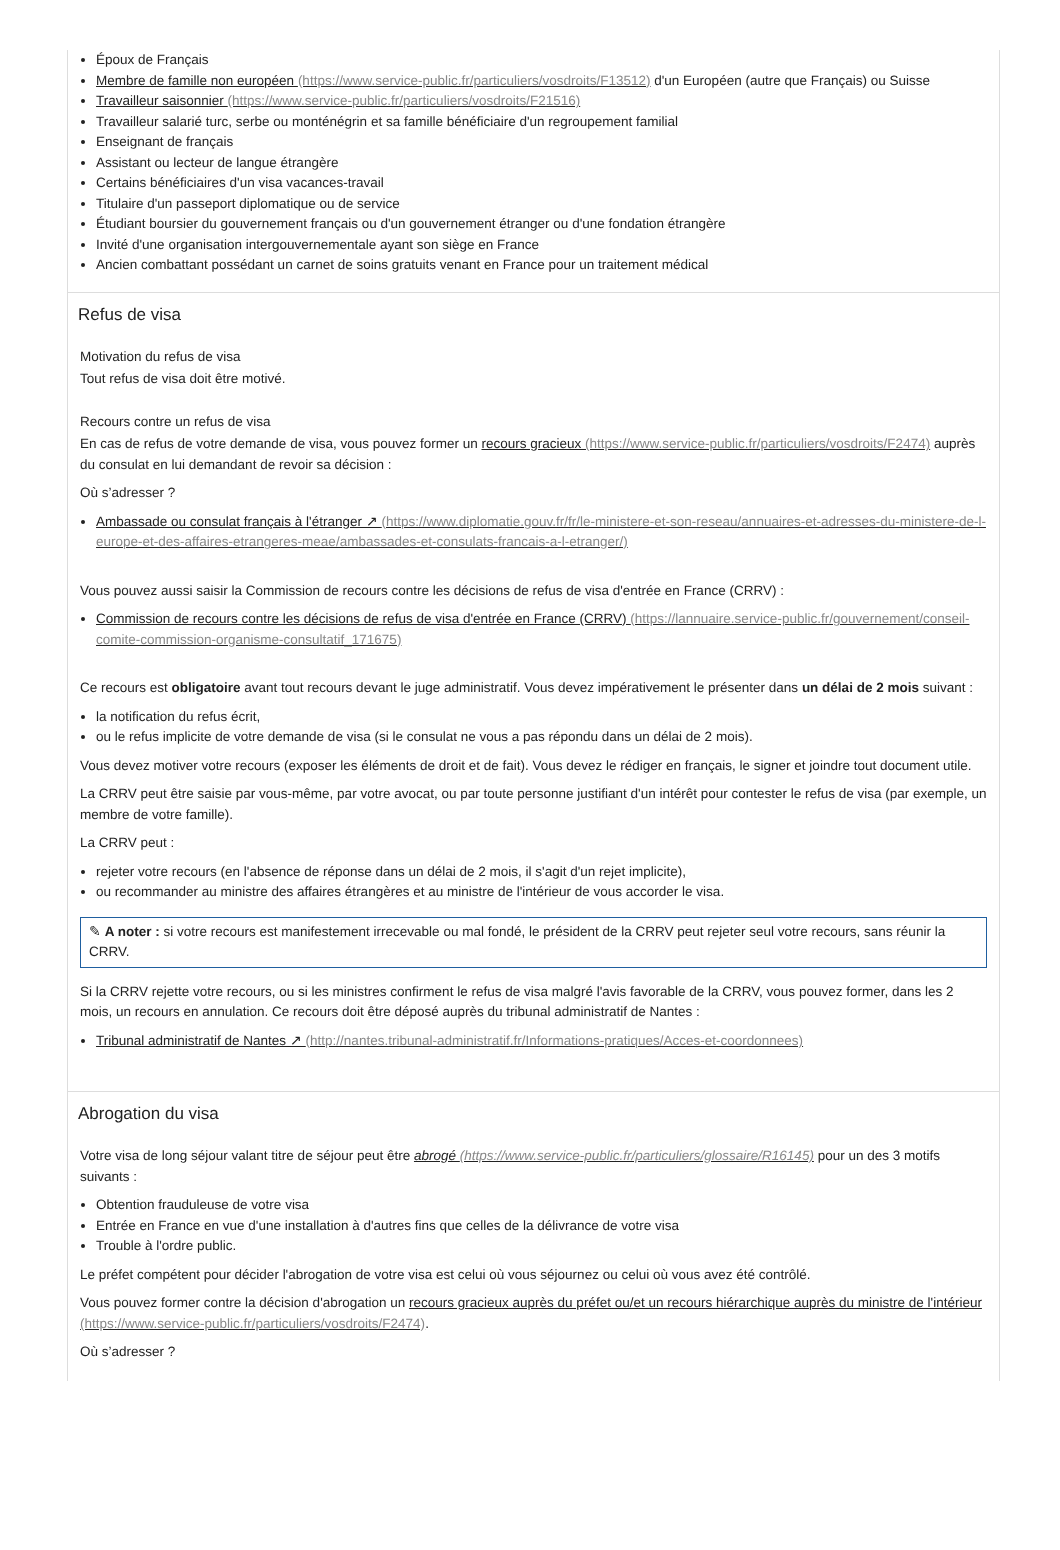Époux de Français
Membre de famille non européen (https://www.service-public.fr/particuliers/vosdroits/F13512) d'un Européen (autre que Français) ou Suisse
Travailleur saisonnier (https://www.service-public.fr/particuliers/vosdroits/F21516)
Travailleur salarié turc, serbe ou monténégrin et sa famille bénéficiaire d'un regroupement familial
Enseignant de français
Assistant ou lecteur de langue étrangère
Certains bénéficiaires d'un visa vacances-travail
Titulaire d'un passeport diplomatique ou de service
Étudiant boursier du gouvernement français ou d'un gouvernement étranger ou d'une fondation étrangère
Invité d'une organisation intergouvernementale ayant son siège en France
Ancien combattant possédant un carnet de soins gratuits venant en France pour un traitement médical
Refus de visa
Motivation du refus de visa
Tout refus de visa doit être motivé.
Recours contre un refus de visa
En cas de refus de votre demande de visa, vous pouvez former un recours gracieux (https://www.service-public.fr/particuliers/vosdroits/F2474) auprès du consulat en lui demandant de revoir sa décision :
Où s’adresser ?
Ambassade ou consulat français à l'étranger ↗ (https://www.diplomatie.gouv.fr/fr/le-ministere-et-son-reseau/annuaires-et-adresses-du-ministere-de-l-europe-et-des-affaires-etrangeres-meae/ambassades-et-consulats-francais-a-l-etranger/)
Vous pouvez aussi saisir la Commission de recours contre les décisions de refus de visa d'entrée en France (CRRV) :
Commission de recours contre les décisions de refus de visa d'entrée en France (CRRV) (https://lannuaire.service-public.fr/gouvernement/conseil-comite-commission-organisme-consultatif_171675)
Ce recours est obligatoire avant tout recours devant le juge administratif. Vous devez impérativement le présenter dans un délai de 2 mois suivant :
la notification du refus écrit,
ou le refus implicite de votre demande de visa (si le consulat ne vous a pas répondu dans un délai de 2 mois).
Vous devez motiver votre recours (exposer les éléments de droit et de fait). Vous devez le rédiger en français, le signer et joindre tout document utile.
La CRRV peut être saisie par vous-même, par votre avocat, ou par toute personne justifiant d'un intérêt pour contester le refus de visa (par exemple, un membre de votre famille).
La CRRV peut :
rejeter votre recours (en l'absence de réponse dans un délai de 2 mois, il s'agit d'un rejet implicite),
ou recommander au ministre des affaires étrangères et au ministre de l'intérieur de vous accorder le visa.
✎ A noter : si votre recours est manifestement irrecevable ou mal fondé, le président de la CRRV peut rejeter seul votre recours, sans réunir la CRRV.
Si la CRRV rejette votre recours, ou si les ministres confirment le refus de visa malgré l'avis favorable de la CRRV, vous pouvez former, dans les 2 mois, un recours en annulation. Ce recours doit être déposé auprès du tribunal administratif de Nantes :
Tribunal administratif de Nantes ↗ (http://nantes.tribunal-administratif.fr/Informations-pratiques/Acces-et-coordonnees)
Abrogation du visa
Votre visa de long séjour valant titre de séjour peut être abrogé (https://www.service-public.fr/particuliers/glossaire/R16145) pour un des 3 motifs suivants :
Obtention frauduleuse de votre visa
Entrée en France en vue d'une installation à d'autres fins que celles de la délivrance de votre visa
Trouble à l'ordre public.
Le préfet compétent pour décider l'abrogation de votre visa est celui où vous séjournez ou celui où vous avez été contrôlé.
Vous pouvez former contre la décision d'abrogation un recours gracieux auprès du préfet ou/et un recours hiérarchique auprès du ministre de l'intérieur (https://www.service-public.fr/particuliers/vosdroits/F2474).
Où s’adresser ?